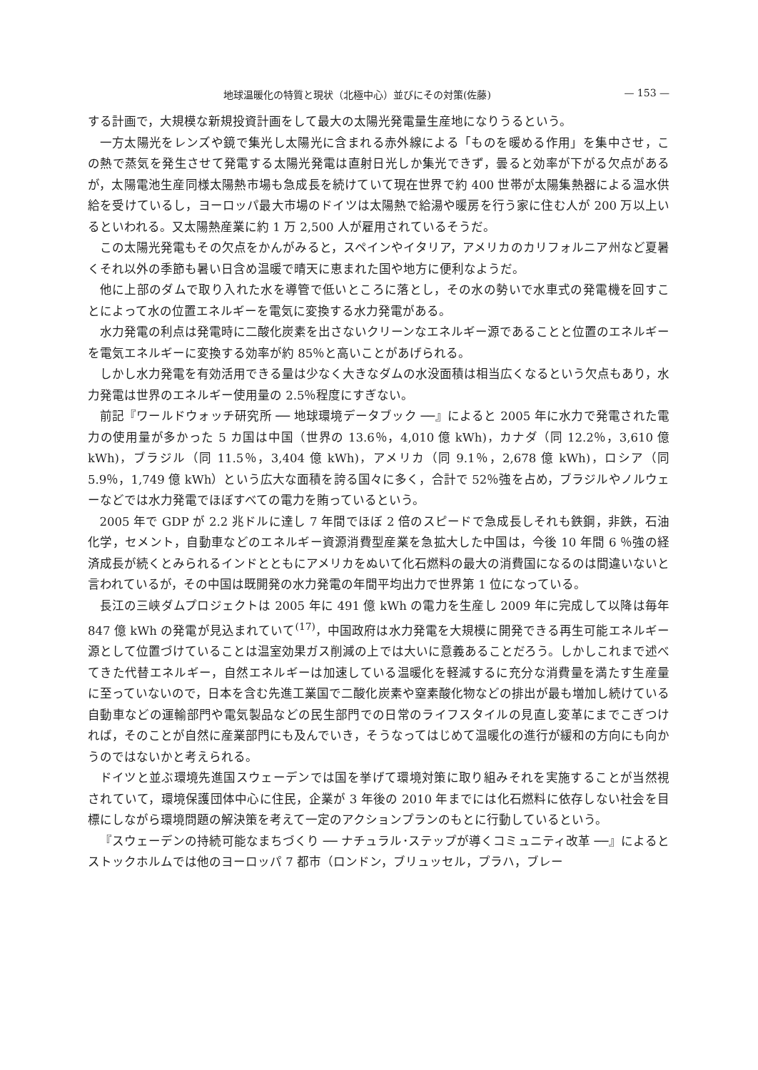地球温暖化の特質と現状（北極中心）並びにその対策(佐藤) — 153 —
する計画で，大規模な新規投資計画をして最大の太陽光発電量生産地になりうるという。
一方太陽光をレンズや鏡で集光し太陽光に含まれる赤外線による「ものを暖める作用」を集中させ，この熱で蒸気を発生させて発電する太陽光発電は直射日光しか集光できず，曇ると効率が下がる欠点があるが，太陽電池生産同様太陽熱市場も急成長を続けていて現在世界で約 400 世帯が太陽集熱器による温水供給を受けているし，ヨーロッパ最大市場のドイツは太陽熱で給湯や暖房を行う家に住む人が 200 万以上いるといわれる。又太陽熱産業に約 1 万 2,500 人が雇用されているそうだ。
この太陽光発電もその欠点をかんがみると，スペインやイタリア，アメリカのカリフォルニア州など夏暑くそれ以外の季節も暑い日含め温暖で晴天に恵まれた国や地方に便利なようだ。
他に上部のダムで取り入れた水を導管で低いところに落とし，その水の勢いで水車式の発電機を回すことによって水の位置エネルギーを電気に変換する水力発電がある。
水力発電の利点は発電時に二酸化炭素を出さないクリーンなエネルギー源であることと位置のエネルギーを電気エネルギーに変換する効率が約 85％と高いことがあげられる。
しかし水力発電を有効活用できる量は少なく大きなダムの水没面積は相当広くなるという欠点もあり，水力発電は世界のエネルギー使用量の 2.5％程度にすぎない。
前記『ワールドウォッチ研究所 ── 地球環境データブック ──』によると 2005 年に水力で発電された電力の使用量が多かった 5 カ国は中国（世界の 13.6％，4,010 億 kWh)，カナダ（同 12.2％，3,610 億 kWh)，ブラジル（同 11.5％，3,404 億 kWh)，アメリカ（同 9.1％，2,678 億 kWh)，ロシア（同 5.9％，1,749 億 kWh）という広大な面積を誇る国々に多く，合計で 52％強を占め，ブラジルやノルウェーなどでは水力発電でほぼすべての電力を賄っているという。
2005 年で GDP が 2.2 兆ドルに達し 7 年間でほぼ 2 倍のスピードで急成長しそれも鉄鋼，非鉄，石油化学，セメント，自動車などのエネルギー資源消費型産業を急拡大した中国は，今後 10 年間 6 ％強の経済成長が続くとみられるインドとともにアメリカをぬいて化石燃料の最大の消費国になるのは間違いないと言われているが，その中国は既開発の水力発電の年間平均出力で世界第 1 位になっている。
長江の三峡ダムプロジェクトは 2005 年に 491 億 kWh の電力を生産し 2009 年に完成して以降は毎年 847 億 kWh の発電が見込まれていて<sup>(17)</sup>，中国政府は水力発電を大規模に開発できる再生可能エネルギー源として位置づけていることは温室効果ガス削減の上では大いに意義あることだろう。しかしこれまで述べてきた代替エネルギー，自然エネルギーは加速している温暖化を軽減するに充分な消費量を満たす生産量に至っていないので，日本を含む先進工業国で二酸化炭素や窒素酸化物などの排出が最も増加し続けている自動車などの運輸部門や電気製品などの民生部門での日常のライフスタイルの見直し変革にまでこぎつければ，そのことが自然に産業部門にも及んでいき，そうなってはじめて温暖化の進行が緩和の方向にも向かうのではないかと考えられる。
ドイツと並ぶ環境先進国スウェーデンでは国を挙げて環境対策に取り組みそれを実施することが当然視されていて，環境保護団体中心に住民，企業が 3 年後の 2010 年までには化石燃料に依存しない社会を目標にしながら環境問題の解決策を考えて一定のアクションプランのもとに行動しているという。
『スウェーデンの持続可能なまちづくり ── ナチュラル･ステップが導くコミュニティ改革 ──』によるとストックホルムでは他のヨーロッパ 7 都市（ロンドン，ブリュッセル，プラハ，ブレー